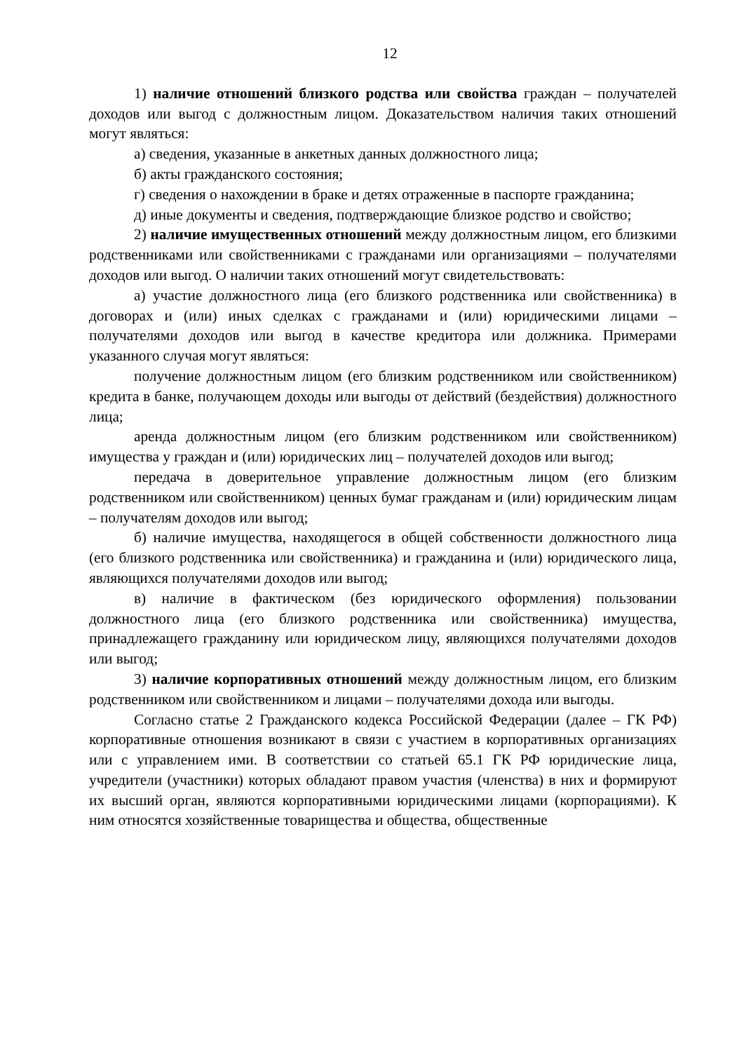12
1) наличие отношений близкого родства или свойства граждан – получателей доходов или выгод с должностным лицом. Доказательством наличия таких отношений могут являться:
а) сведения, указанные в анкетных данных должностного лица;
б) акты гражданского состояния;
г) сведения о нахождении в браке и детях отраженные в паспорте гражданина;
д) иные документы и сведения, подтверждающие близкое родство и свойство;
2) наличие имущественных отношений между должностным лицом, его близкими родственниками или свойственниками с гражданами или организациями – получателями доходов или выгод. О наличии таких отношений могут свидетельствовать:
а) участие должностного лица (его близкого родственника или свойственника) в договорах и (или) иных сделках с гражданами и (или) юридическими лицами – получателями доходов или выгод в качестве кредитора или должника. Примерами указанного случая могут являться:
получение должностным лицом (его близким родственником или свойственником) кредита в банке, получающем доходы или выгоды от действий (бездействия) должностного лица;
аренда должностным лицом (его близким родственником или свойственником) имущества у граждан и (или) юридических лиц – получателей доходов или выгод;
передача в доверительное управление должностным лицом (его близким родственником или свойственником) ценных бумаг гражданам и (или) юридическим лицам – получателям доходов или выгод;
б) наличие имущества, находящегося в общей собственности должностного лица (его близкого родственника или свойственника) и гражданина и (или) юридического лица, являющихся получателями доходов или выгод;
в) наличие в фактическом (без юридического оформления) пользовании должностного лица (его близкого родственника или свойственника) имущества, принадлежащего гражданину или юридическом лицу, являющихся получателями доходов или выгод;
3) наличие корпоративных отношений между должностным лицом, его близким родственником или свойственником и лицами – получателями дохода или выгоды.
Согласно статье 2 Гражданского кодекса Российской Федерации (далее – ГК РФ) корпоративные отношения возникают в связи с участием в корпоративных организациях или с управлением ими. В соответствии со статьей 65.1 ГК РФ юридические лица, учредители (участники) которых обладают правом участия (членства) в них и формируют их высший орган, являются корпоративными юридическими лицами (корпорациями). К ним относятся хозяйственные товарищества и общества, общественные